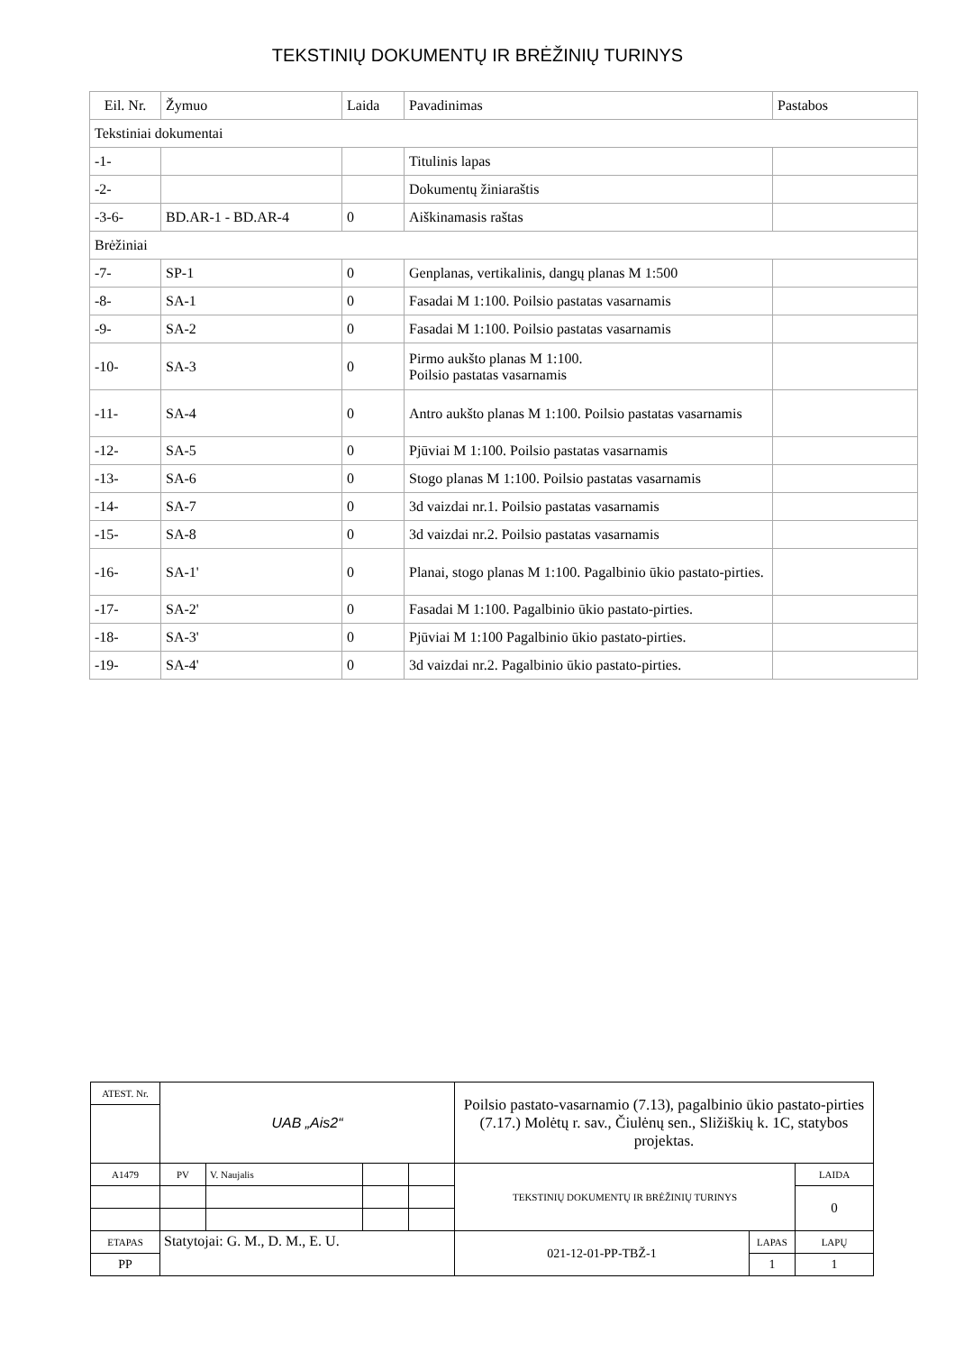TEKSTINIŲ DOKUMENTŲ IR BRĖŽINIŲ TURINYS
| Eil. Nr. | Žymuo | Laida | Pavadinimas | Pastabos |
| --- | --- | --- | --- | --- |
| Tekstiniai dokumentai | | | | |
| -1- | | | Titulinis lapas | |
| -2- | | | Dokumentų žiniaraštis | |
| -3-6- | BD.AR-1 - BD.AR-4 | 0 | Aiškinamasis raštas | |
| Brėžiniai | | | | |
| -7- | SP-1 | 0 | Genplanas, vertikalinis, dangų planas M 1:500 | |
| -8- | SA-1 | 0 | Fasadai M 1:100. Poilsio pastatas vasarnamis | |
| -9- | SA-2 | 0 | Fasadai M 1:100. Poilsio pastatas vasarnamis | |
| -10- | SA-3 | 0 | Pirmo aukšto planas M 1:100. Poilsio pastatas vasarnamis | |
| -11- | SA-4 | 0 | Antro aukšto planas M 1:100. Poilsio pastatas vasarnamis | |
| -12- | SA-5 | 0 | Pjūviai M 1:100. Poilsio pastatas vasarnamis | |
| -13- | SA-6 | 0 | Stogo planas M 1:100. Poilsio pastatas vasarnamis | |
| -14- | SA-7 | 0 | 3d vaizdai nr.1. Poilsio pastatas vasarnamis | |
| -15- | SA-8 | 0 | 3d vaizdai nr.2. Poilsio pastatas vasarnamis | |
| -16- | SA-1' | 0 | Planai, stogo planas M 1:100. Pagalbinio ūkio pastato-pirties. | |
| -17- | SA-2' | 0 | Fasadai M 1:100. Pagalbinio ūkio pastato-pirties. | |
| -18- | SA-3' | 0 | Pjūviai M 1:100 Pagalbinio ūkio pastato-pirties. | |
| -19- | SA-4' | 0 | 3d vaizdai nr.2. Pagalbinio ūkio pastato-pirties. | |
| ATEST. Nr. | UAB „Ais2“ | | | | Poilsio pastato-vasarnamio (7.13), pagalbinio ūkio pastato-pirties (7.17.) Molėtų r. sav., Čiulėnų sen., Sližiškių k. 1C, statybos projektas. | | |
| A1479 | PV | V. Naujalis | | | TEKSTINIŲ DOKUMENTŲ IR BRĖŽINIŲ TURINYS | | LAIDA |
| | | | | | | | 0 |
| ETAPAS | Statytojai: G. M., D. M., E. U. | | | | 021-12-01-PP-TBŽ-1 | LAPAS | LAPŲ |
| PP | | | | | | 1 | 1 |